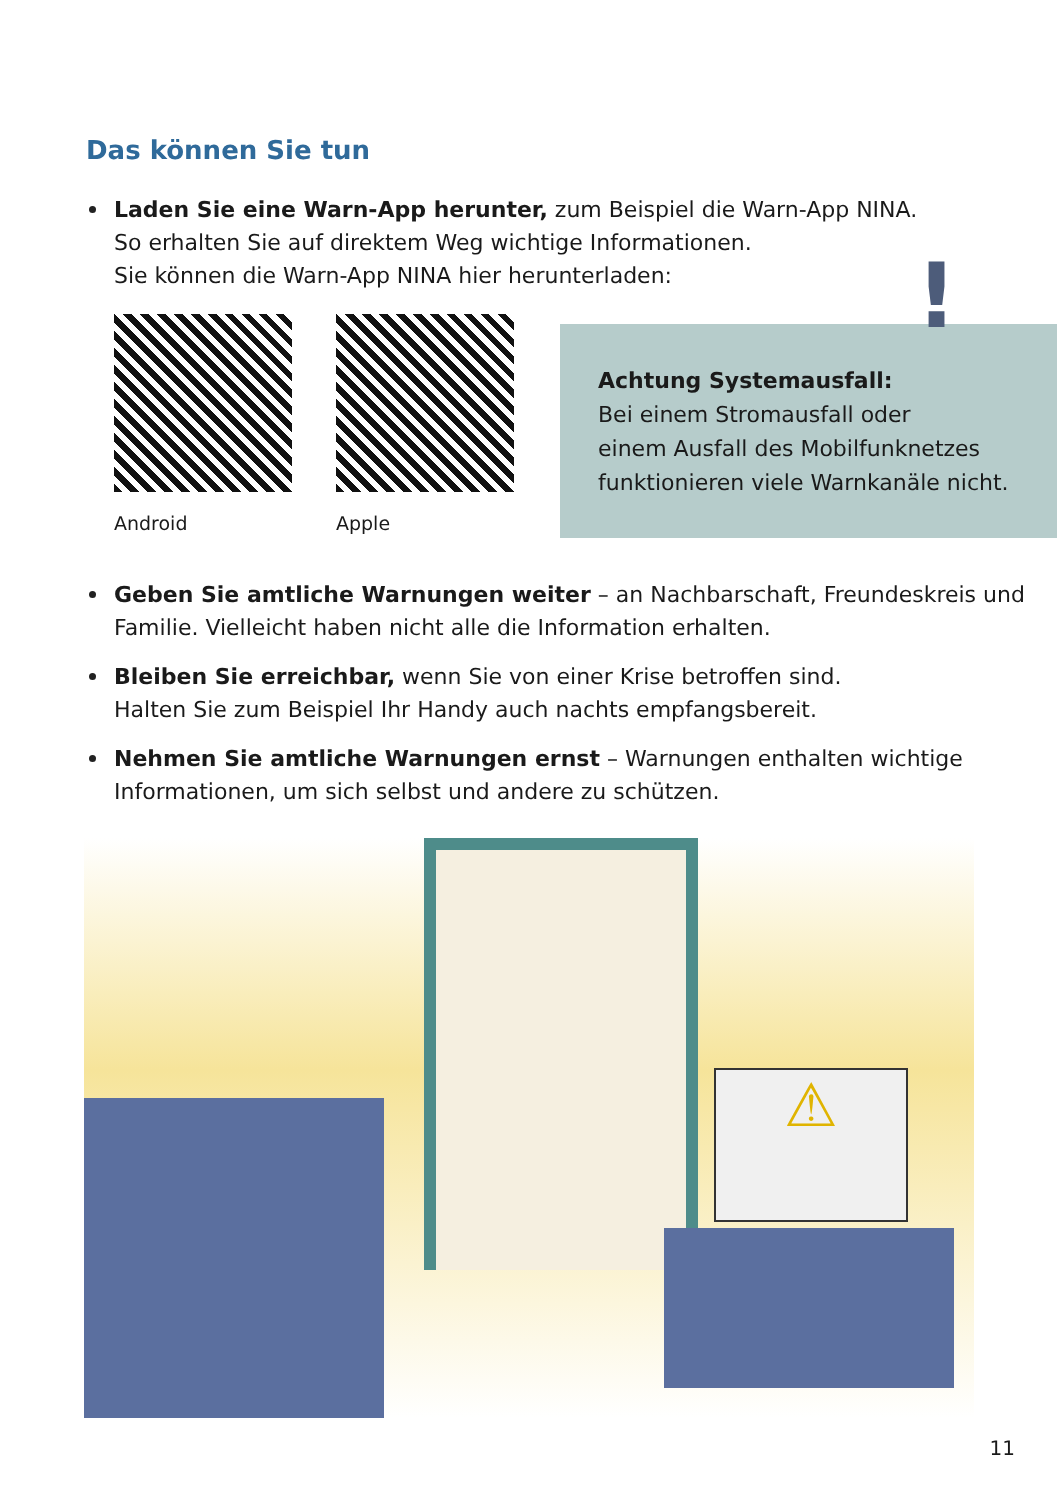Das können Sie tun
Laden Sie eine Warn-App herunter, zum Beispiel die Warn-App NINA.
So erhalten Sie auf direktem Weg wichtige Informationen.
Sie können die Warn-App NINA hier herunterladen:
Android Apple
! Achtung Systemausfall:
Bei einem Stromausfall oder
einem Ausfall des Mobilfunknetzes
funktionieren viele Warnkanäle nicht.
Geben Sie amtliche Warnungen weiter – an Nachbarschaft, Freundeskreis und Familie. Vielleicht haben nicht alle die Information erhalten.
Bleiben Sie erreichbar, wenn Sie von einer Krise betroffen sind.
Halten Sie zum Beispiel Ihr Handy auch nachts empfangsbereit.
Nehmen Sie amtliche Warnungen ernst – Warnungen enthalten wichtige Informationen, um sich selbst und andere zu schützen.
⚠
11